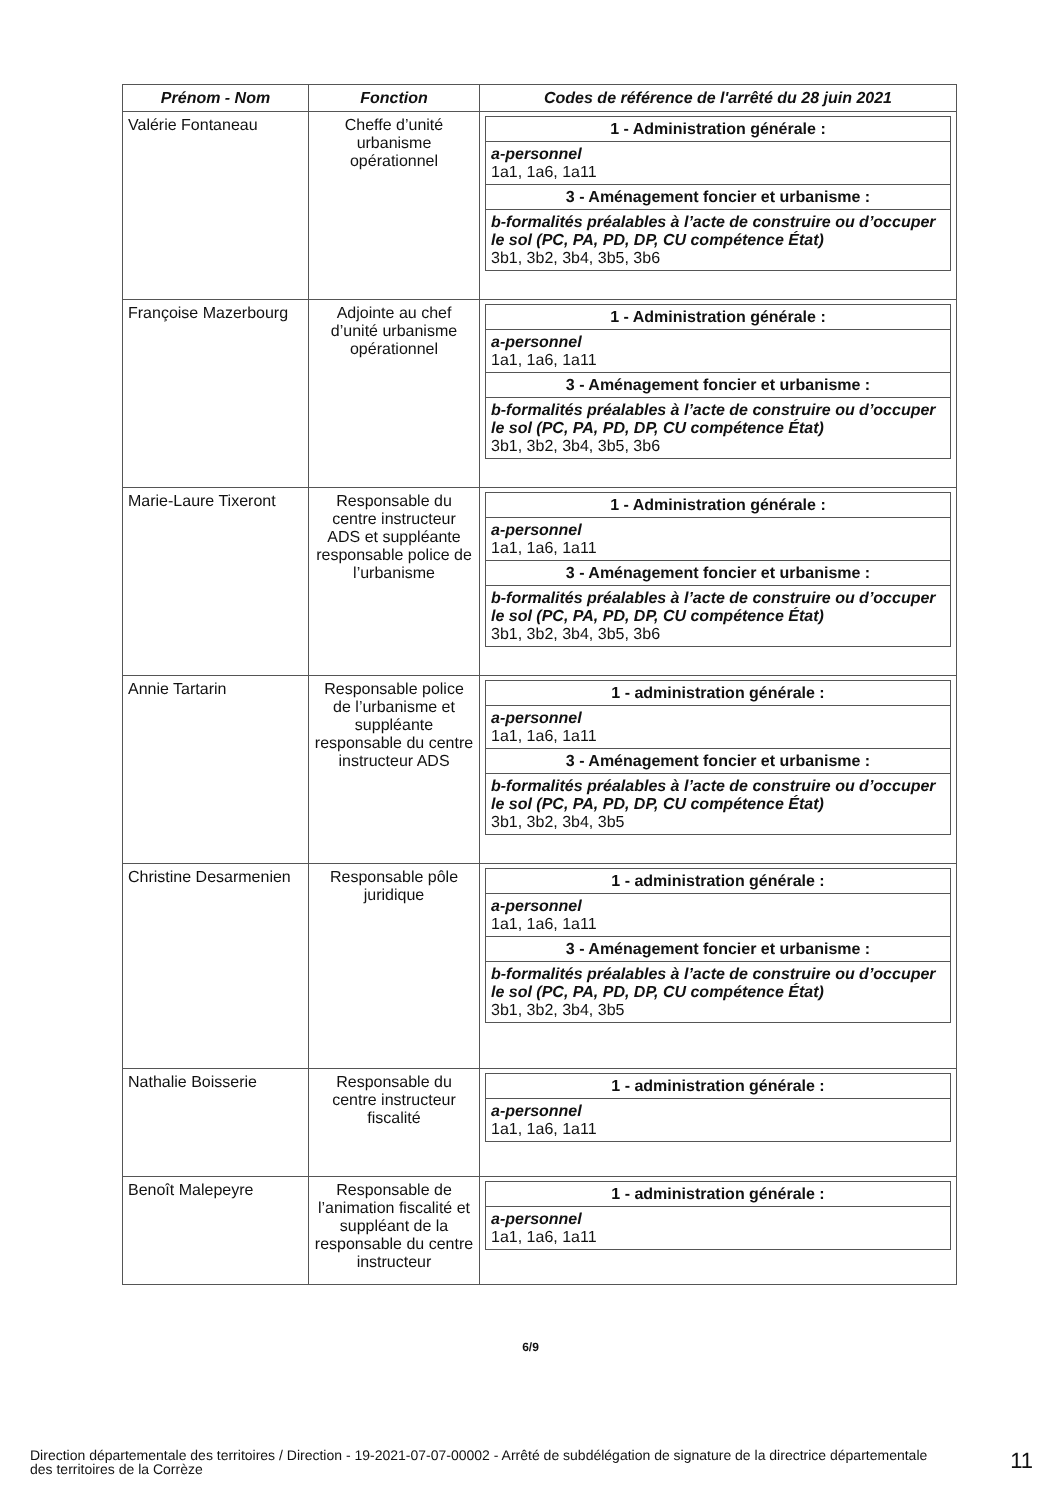| Prénom - Nom | Fonction | Codes de référence de l'arrêté du 28 juin 2021 |
| --- | --- | --- |
| Valérie Fontaneau | Cheffe d’unité urbanisme opérationnel | / 1 - Administration générale : / / a-personnel 1a1, 1a6, 1a11 / / 3 - Aménagement foncier et urbanisme : / / b-formalités préalables à l’acte de construire ou d’occuper le sol (PC, PA, PD, DP, CU compétence État) 3b1, 3b2, 3b4, 3b5, 3b6 / |
| Françoise Mazerbourg | Adjointe au chef d’unité urbanisme opérationnel | / 1 - Administration générale : / / a-personnel 1a1, 1a6, 1a11 / / 3 - Aménagement foncier et urbanisme : / / b-formalités préalables à l’acte de construire ou d’occuper le sol (PC, PA, PD, DP, CU compétence État) 3b1, 3b2, 3b4, 3b5, 3b6 / |
| Marie-Laure Tixeront | Responsable du centre instructeur ADS et suppléante responsable police de l’urbanisme | / 1 - Administration générale : / / a-personnel 1a1, 1a6, 1a11 / / 3 - Aménagement foncier et urbanisme : / / b-formalités préalables à l’acte de construire ou d’occuper le sol (PC, PA, PD, DP, CU compétence État) 3b1, 3b2, 3b4, 3b5, 3b6 / |
| Annie Tartarin | Responsable police de l’urbanisme et suppléante responsable du centre instructeur ADS | / 1 - administration générale : / / a-personnel 1a1, 1a6, 1a11 / / 3 - Aménagement foncier et urbanisme : / / b-formalités préalables à l’acte de construire ou d’occuper le sol (PC, PA, PD, DP, CU compétence État) 3b1, 3b2, 3b4, 3b5 / |
| Christine Desarmenien | Responsable pôle juridique | / 1 - administration générale : / / a-personnel 1a1, 1a6, 1a11 / / 3 - Aménagement foncier et urbanisme : / / b-formalités préalables à l’acte de construire ou d’occuper le sol (PC, PA, PD, DP, CU compétence État) 3b1, 3b2, 3b4, 3b5 / |
| Nathalie Boisserie | Responsable du centre instructeur fiscalité | / 1 - administration générale : / / a-personnel 1a1, 1a6, 1a11 / |
| Benoît Malepeyre | Responsable de l’animation fiscalité et suppléant de la responsable du centre instructeur | / 1 - administration générale : / / a-personnel 1a1, 1a6, 1a11 / |
6/9
Direction départementale des territoires / Direction - 19-2021-07-07-00002 - Arrêté de subdélégation de signature de la directrice départementale des territoires de la Corrèze
11